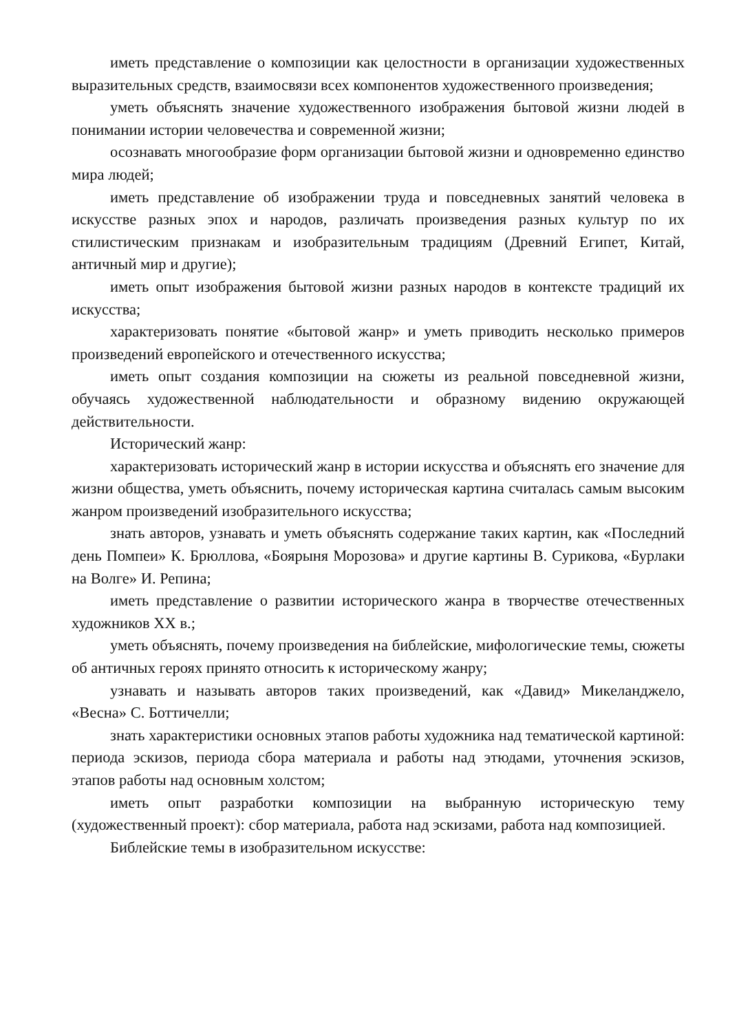иметь представление о композиции как целостности в организации художественных выразительных средств, взаимосвязи всех компонентов художественного произведения;
уметь объяснять значение художественного изображения бытовой жизни людей в понимании истории человечества и современной жизни;
осознавать многообразие форм организации бытовой жизни и одновременно единство мира людей;
иметь представление об изображении труда и повседневных занятий человека в искусстве разных эпох и народов, различать произведения разных культур по их стилистическим признакам и изобразительным традициям (Древний Египет, Китай, античный мир и другие);
иметь опыт изображения бытовой жизни разных народов в контексте традиций их искусства;
характеризовать понятие «бытовой жанр» и уметь приводить несколько примеров произведений европейского и отечественного искусства;
иметь опыт создания композиции на сюжеты из реальной повседневной жизни, обучаясь художественной наблюдательности и образному видению окружающей действительности.
Исторический жанр:
характеризовать исторический жанр в истории искусства и объяснять его значение для жизни общества, уметь объяснить, почему историческая картина считалась самым высоким жанром произведений изобразительного искусства;
знать авторов, узнавать и уметь объяснять содержание таких картин, как «Последний день Помпеи» К. Брюллова, «Боярыня Морозова» и другие картины В. Сурикова, «Бурлаки на Волге» И. Репина;
иметь представление о развитии исторического жанра в творчестве отечественных художников XX в.;
уметь объяснять, почему произведения на библейские, мифологические темы, сюжеты об античных героях принято относить к историческому жанру;
узнавать и называть авторов таких произведений, как «Давид» Микеланджело, «Весна» С. Боттичелли;
знать характеристики основных этапов работы художника над тематической картиной: периода эскизов, периода сбора материала и работы над этюдами, уточнения эскизов, этапов работы над основным холстом;
иметь опыт разработки композиции на выбранную историческую тему (художественный проект): сбор материала, работа над эскизами, работа над композицией.
Библейские темы в изобразительном искусстве: